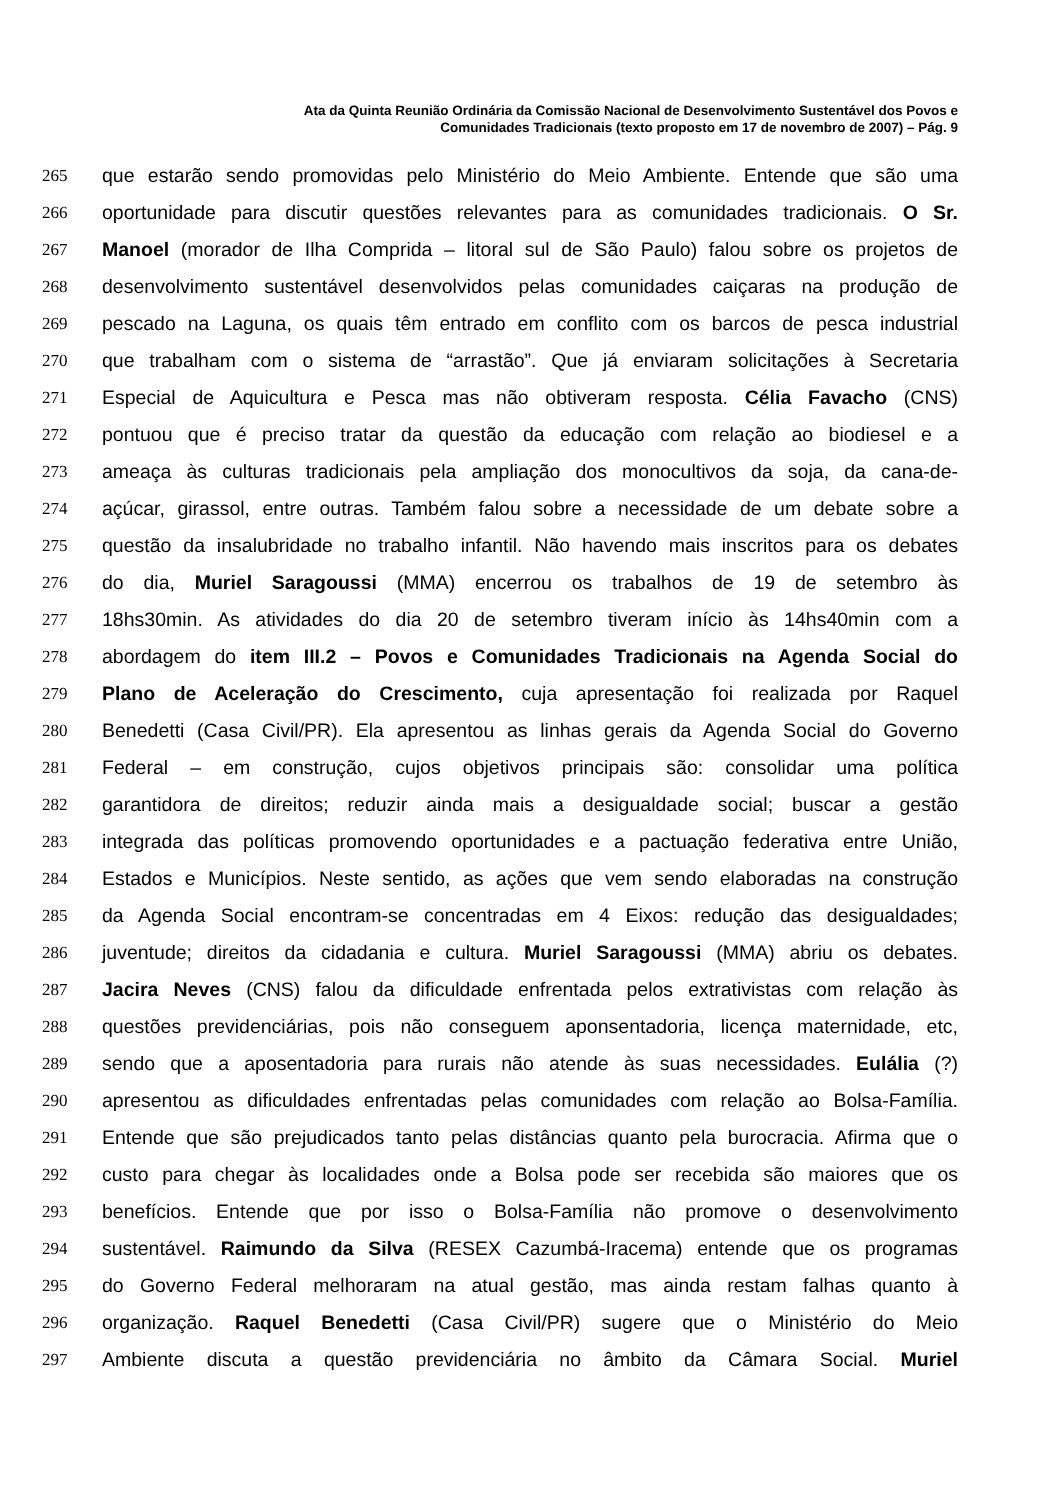Ata da Quinta Reunião Ordinária da Comissão Nacional de Desenvolvimento Sustentável dos Povos e
Comunidades Tradicionais (texto proposto em 17 de novembro de 2007) – Pág. 9
265 que estarão sendo promovidas pelo Ministério do Meio Ambiente. Entende que são uma
266 oportunidade para discutir questões relevantes para as comunidades tradicionais. O Sr.
267 Manoel (morador de Ilha Comprida – litoral sul de São Paulo) falou sobre os projetos de
268 desenvolvimento sustentável desenvolvidos pelas comunidades caiçaras na produção de
269 pescado na Laguna, os quais têm entrado em conflito com os barcos de pesca industrial
270 que trabalham com o sistema de “arrastão”. Que já enviaram solicitações à Secretaria
271 Especial de Aquicultura e Pesca mas não obtiveram resposta. Célia Favacho (CNS)
272 pontuou que é preciso tratar da questão da educação com relação ao biodiesel e a
273 ameaça às culturas tradicionais pela ampliação dos monocultivos da soja, da cana-de-
274 açúcar, girassol, entre outras. Também falou sobre a necessidade de um debate sobre a
275 questão da insalubridade no trabalho infantil. Não havendo mais inscritos para os debates
276 do dia, Muriel Saragoussi (MMA) encerrou os trabalhos de 19 de setembro às
277 18hs30min. As atividades do dia 20 de setembro tiveram início às 14hs40min com a
278 abordagem do item III.2 – Povos e Comunidades Tradicionais na Agenda Social do
279 Plano de Aceleração do Crescimento, cuja apresentação foi realizada por Raquel
280 Benedetti (Casa Civil/PR). Ela apresentou as linhas gerais da Agenda Social do Governo
281 Federal – em construção, cujos objetivos principais são: consolidar uma política
282 garantidora de direitos; reduzir ainda mais a desigualdade social; buscar a gestão
283 integrada das políticas promovendo oportunidades e a pactuação federativa entre União,
284 Estados e Municípios. Neste sentido, as ações que vem sendo elaboradas na construção
285 da Agenda Social encontram-se concentradas em 4 Eixos: redução das desigualdades;
286 juventude; direitos da cidadania e cultura. Muriel Saragoussi (MMA) abriu os debates.
287 Jacira Neves (CNS) falou da dificuldade enfrentada pelos extrativistas com relação às
288 questões previdenciárias, pois não conseguem aponsentadoria, licença maternidade, etc,
289 sendo que a aposentadoria para rurais não atende às suas necessidades. Eulália (?)
290 apresentou as dificuldades enfrentadas pelas comunidades com relação ao Bolsa-Família.
291 Entende que são prejudicados tanto pelas distâncias quanto pela burocracia. Afirma que o
292 custo para chegar às localidades onde a Bolsa pode ser recebida são maiores que os
293 benefícios. Entende que por isso o Bolsa-Família não promove o desenvolvimento
294 sustentável. Raimundo da Silva (RESEX Cazumbá-Iracema) entende que os programas
295 do Governo Federal melhoraram na atual gestão, mas ainda restam falhas quanto à
296 organização. Raquel Benedetti (Casa Civil/PR) sugere que o Ministério do Meio
297 Ambiente discuta a questão previdenciária no âmbito da Câmara Social. Muriel